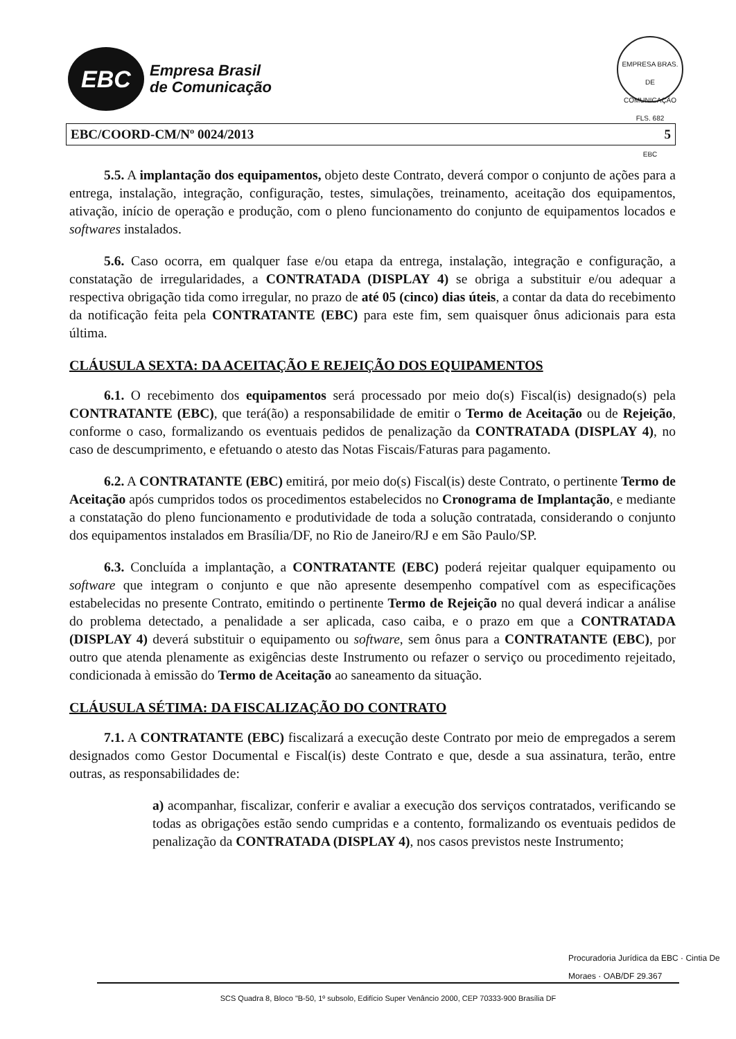EBC
Empresa Brasil
de Comunicação
EMPRESA BRAS. DE COMUNICAÇÃO
FLS. 682
EBC
EBC/COORD-CM/Nº 0024/2013 5
5.5. A implantação dos equipamentos, objeto deste Contrato, deverá compor o conjunto de ações para a entrega, instalação, integração, configuração, testes, simulações, treinamento, aceitação dos equipamentos, ativação, início de operação e produção, com o pleno funcionamento do conjunto de equipamentos locados e softwares instalados.
5.6. Caso ocorra, em qualquer fase e/ou etapa da entrega, instalação, integração e configuração, a constatação de irregularidades, a CONTRATADA (DISPLAY 4) se obriga a substituir e/ou adequar a respectiva obrigação tida como irregular, no prazo de até 05 (cinco) dias úteis, a contar da data do recebimento da notificação feita pela CONTRATANTE (EBC) para este fim, sem quaisquer ônus adicionais para esta última.
CLÁUSULA SEXTA: DA ACEITAÇÃO E REJEIÇÃO DOS EQUIPAMENTOS
6.1. O recebimento dos equipamentos será processado por meio do(s) Fiscal(is) designado(s) pela CONTRATANTE (EBC), que terá(ão) a responsabilidade de emitir o Termo de Aceitação ou de Rejeição, conforme o caso, formalizando os eventuais pedidos de penalização da CONTRATADA (DISPLAY 4), no caso de descumprimento, e efetuando o atesto das Notas Fiscais/Faturas para pagamento.
6.2. A CONTRATANTE (EBC) emitirá, por meio do(s) Fiscal(is) deste Contrato, o pertinente Termo de Aceitação após cumpridos todos os procedimentos estabelecidos no Cronograma de Implantação, e mediante a constatação do pleno funcionamento e produtividade de toda a solução contratada, considerando o conjunto dos equipamentos instalados em Brasília/DF, no Rio de Janeiro/RJ e em São Paulo/SP.
6.3. Concluída a implantação, a CONTRATANTE (EBC) poderá rejeitar qualquer equipamento ou software que integram o conjunto e que não apresente desempenho compatível com as especificações estabelecidas no presente Contrato, emitindo o pertinente Termo de Rejeição no qual deverá indicar a análise do problema detectado, a penalidade a ser aplicada, caso caiba, e o prazo em que a CONTRATADA (DISPLAY 4) deverá substituir o equipamento ou software, sem ônus para a CONTRATANTE (EBC), por outro que atenda plenamente as exigências deste Instrumento ou refazer o serviço ou procedimento rejeitado, condicionada à emissão do Termo de Aceitação ao saneamento da situação.
CLÁUSULA SÉTIMA: DA FISCALIZAÇÃO DO CONTRATO
7.1. A CONTRATANTE (EBC) fiscalizará a execução deste Contrato por meio de empregados a serem designados como Gestor Documental e Fiscal(is) deste Contrato e que, desde a sua assinatura, terão, entre outras, as responsabilidades de:
a) acompanhar, fiscalizar, conferir e avaliar a execução dos serviços contratados, verificando se todas as obrigações estão sendo cumpridas e a contento, formalizando os eventuais pedidos de penalização da CONTRATADA (DISPLAY 4), nos casos previstos neste Instrumento;
Procuradoria Jurídica da EBC · Cintia De Moraes · OAB/DF 29.367
SCS Quadra 8, Bloco "B-50, 1º subsolo, Edifício Super Venâncio 2000, CEP 70333-900 Brasília DF